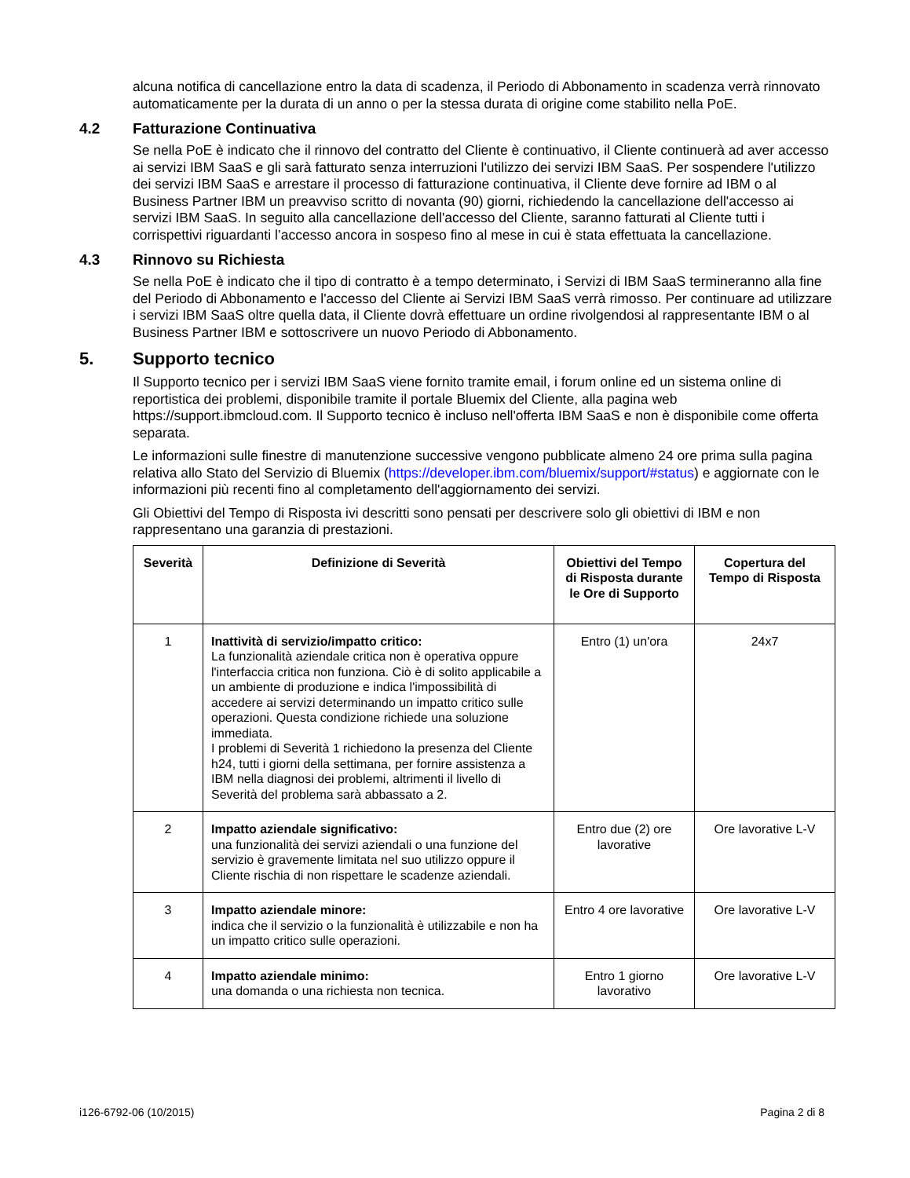alcuna notifica di cancellazione entro la data di scadenza, il Periodo di Abbonamento in scadenza verrà rinnovato automaticamente per la durata di un anno o per la stessa durata di origine come stabilito nella PoE.
4.2 Fatturazione Continuativa
Se nella PoE è indicato che il rinnovo del contratto del Cliente è continuativo, il Cliente continuerà ad aver accesso ai servizi IBM SaaS e gli sarà fatturato senza interruzioni l'utilizzo dei servizi IBM SaaS. Per sospendere l'utilizzo dei servizi IBM SaaS e arrestare il processo di fatturazione continuativa, il Cliente deve fornire ad IBM o al Business Partner IBM un preavviso scritto di novanta (90) giorni, richiedendo la cancellazione dell'accesso ai servizi IBM SaaS. In seguito alla cancellazione dell'accesso del Cliente, saranno fatturati al Cliente tutti i corrispettivi riguardanti l’accesso ancora in sospeso fino al mese in cui è stata effettuata la cancellazione.
4.3 Rinnovo su Richiesta
Se nella PoE è indicato che il tipo di contratto è a tempo determinato, i Servizi di IBM SaaS termineranno alla fine del Periodo di Abbonamento e l'accesso del Cliente ai Servizi IBM SaaS verrà rimosso. Per continuare ad utilizzare i servizi IBM SaaS oltre quella data, il Cliente dovrà effettuare un ordine rivolgendosi al rappresentante IBM o al Business Partner IBM e sottoscrivere un nuovo Periodo di Abbonamento.
5. Supporto tecnico
Il Supporto tecnico per i servizi IBM SaaS viene fornito tramite email, i forum online ed un sistema online di reportistica dei problemi, disponibile tramite il portale Bluemix del Cliente, alla pagina web https://support.ibmcloud.com. Il Supporto tecnico è incluso nell'offerta IBM SaaS e non è disponibile come offerta separata.
Le informazioni sulle finestre di manutenzione successive vengono pubblicate almeno 24 ore prima sulla pagina relativa allo Stato del Servizio di Bluemix (https://developer.ibm.com/bluemix/support/#status) e aggiornate con le informazioni più recenti fino al completamento dell'aggiornamento dei servizi.
Gli Obiettivi del Tempo di Risposta ivi descritti sono pensati per descrivere solo gli obiettivi di IBM e non rappresentano una garanzia di prestazioni.
| Severità | Definizione di Severità | Obiettivi del Tempo di Risposta durante le Ore di Supporto | Copertura del Tempo di Risposta |
| --- | --- | --- | --- |
| 1 | Inattività di servizio/impatto critico: La funzionalità aziendale critica non è operativa oppure l'interfaccia critica non funziona. Ciò è di solito applicabile a un ambiente di produzione e indica l'impossibilità di accedere ai servizi determinando un impatto critico sulle operazioni. Questa condizione richiede una soluzione immediata. I problemi di Severità 1 richiedono la presenza del Cliente h24, tutti i giorni della settimana, per fornire assistenza a IBM nella diagnosi dei problemi, altrimenti il livello di Severità del problema sarà abbassato a 2. | Entro (1) un'ora | 24x7 |
| 2 | Impatto aziendale significativo: una funzionalità dei servizi aziendali o una funzione del servizio è gravemente limitata nel suo utilizzo oppure il Cliente rischia di non rispettare le scadenze aziendali. | Entro due (2) ore lavorative | Ore lavorative L-V |
| 3 | Impatto aziendale minore: indica che il servizio o la funzionalità è utilizzabile e non ha un impatto critico sulle operazioni. | Entro 4 ore lavorative | Ore lavorative L-V |
| 4 | Impatto aziendale minimo: una domanda o una richiesta non tecnica. | Entro 1 giorno lavorativo | Ore lavorative L-V |
i126-6792-06 (10/2015) Pagina 2 di 8